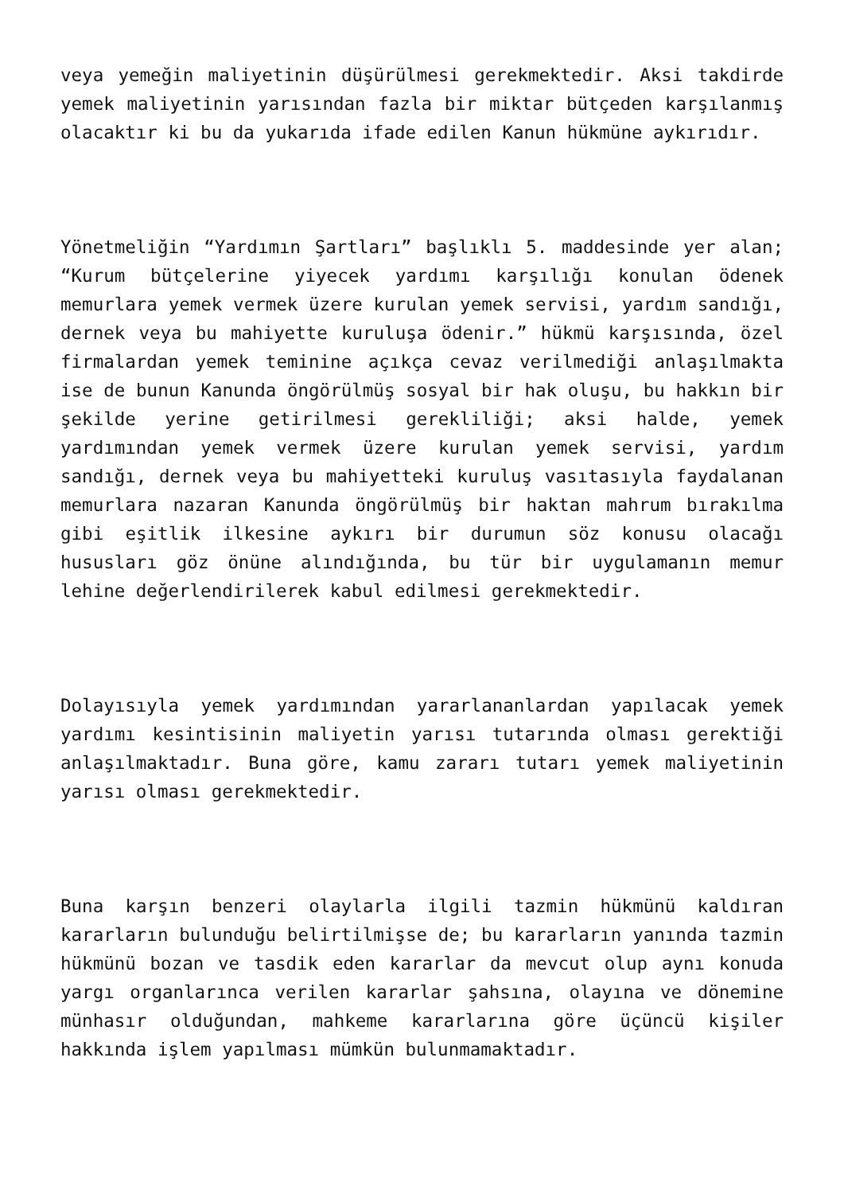veya yemeğin maliyetinin düşürülmesi gerekmektedir. Aksi takdirde yemek maliyetinin yarısından fazla bir miktar bütçeden karşılanmış olacaktır ki bu da yukarıda ifade edilen Kanun hükmüne aykırıdır.
Yönetmeliğin “Yardımın Şartları” başlıklı 5. maddesinde yer alan; “Kurum bütçelerine yiyecek yardımı karşılığı konulan ödenek memurlara yemek vermek üzere kurulan yemek servisi, yardım sandığı, dernek veya bu mahiyette kuruluşa ödenir.” hükmü karşısında, özel firmalardan yemek teminine açıkça cevaz verilmediği anlaşılmakta ise de bunun Kanunda öngörülmüş sosyal bir hak oluşu, bu hakkın bir şekilde yerine getirilmesi gerekliliği; aksi halde, yemek yardımından yemek vermek üzere kurulan yemek servisi, yardım sandığı, dernek veya bu mahiyetteki kuruluş vasıtasıyla faydalanan memurlara nazaran Kanunda öngörülmüş bir haktan mahrum bırakılma gibi eşitlik ilkesine aykırı bir durumun söz konusu olacağı hususları göz önüne alındığında, bu tür bir uygulamanın memur lehine değerlendirilerek kabul edilmesi gerekmektedir.
Dolayısıyla yemek yardımından yararlananlardan yapılacak yemek yardımı kesintisinin maliyetin yarısı tutarında olması gerektiği anlaşılmaktadır. Buna göre, kamu zararı tutarı yemek maliyetinin yarısı olması gerekmektedir.
Buna karşın benzeri olaylarla ilgili tazmin hükmünü kaldıran kararların bulunduğu belirtilmişse de; bu kararların yanında tazmin hükmünü bozan ve tasdik eden kararlar da mevcut olup aynı konuda yargı organlarınca verilen kararlar şahsına, olayına ve dönemine münhasır olduğundan, mahkeme kararlarına göre üçüncü kişiler hakkında işlem yapılması mümkün bulunmamaktadır.